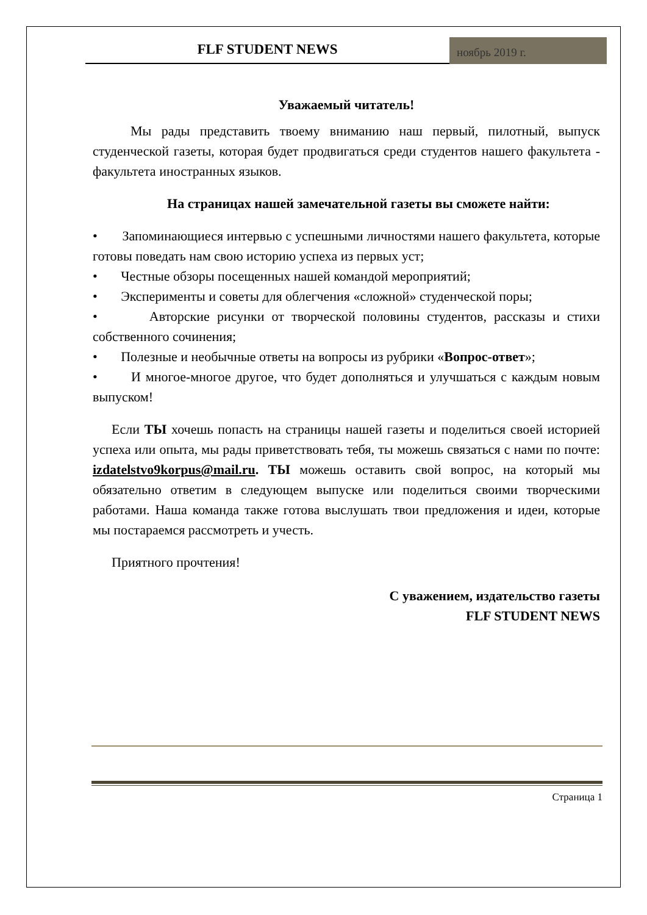FLF STUDENT NEWS
ноябрь 2019 г.
Уважаемый читатель!
Мы рады представить твоему вниманию наш первый, пилотный, выпуск студенческой газеты, которая будет продвигаться среди студентов нашего факультета - факультета иностранных языков.
На страницах нашей замечательной газеты вы сможете найти:
• Запоминающиеся интервью с успешными личностями нашего факультета, которые готовы поведать нам свою историю успеха из первых уст;
• Честные обзоры посещенных нашей командой мероприятий;
• Эксперименты и советы для облегчения «сложной» студенческой поры;
• Авторские рисунки от творческой половины студентов, рассказы и стихи собственного сочинения;
• Полезные и необычные ответы на вопросы из рубрики «Вопрос-ответ»;
• И многое-многое другое, что будет дополняться и улучшаться с каждым новым выпуском!
Если ТЫ хочешь попасть на страницы нашей газеты и поделиться своей историей успеха или опыта, мы рады приветствовать тебя, ты можешь связаться с нами по почте: izdatelstvo9korpus@mail.ru. ТЫ можешь оставить свой вопрос, на который мы обязательно ответим в следующем выпуске или поделиться своими творческими работами. Наша команда также готова выслушать твои предложения и идеи, которые мы постараемся рассмотреть и учесть.
Приятного прочтения!
С уважением, издательство газеты
FLF STUDENT NEWS
Страница 1